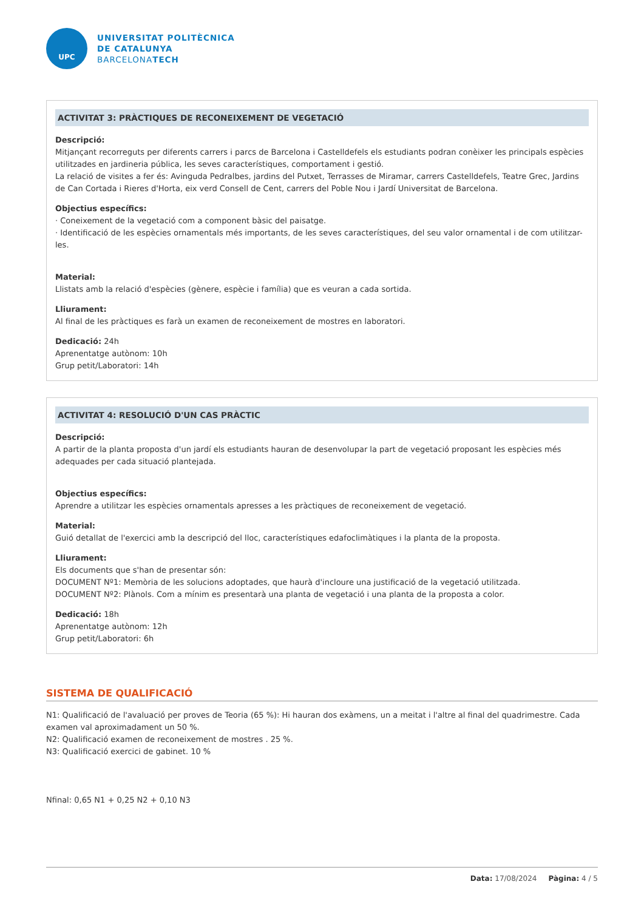UPC
UNIVERSITAT POLITÈCNICA
DE CATALUNYA
BARCELONATECH
ACTIVITAT 3: PRÀCTIQUES DE RECONEIXEMENT DE VEGETACIÓ
Descripció:
Mitjançant recorreguts per diferents carrers i parcs de Barcelona i Castelldefels els estudiants podran conèixer les principals espècies utilitzades en jardineria pública, les seves característiques, comportament i gestió.
La relació de visites a fer és: Avinguda Pedralbes, jardins del Putxet, Terrasses de Miramar, carrers Castelldefels, Teatre Grec, Jardins de Can Cortada i Rieres d'Horta, eix verd Consell de Cent, carrers del Poble Nou i Jardí Universitat de Barcelona.
Objectius específics:
· Coneixement de la vegetació com a component bàsic del paisatge.
· Identificació de les espècies ornamentals més importants, de les seves característiques, del seu valor ornamental i de com utilitzar-les.
Material:
Llistats amb la relació d'espècies (gènere, espècie i família) que es veuran a cada sortida.
Lliurament:
Al final de les pràctiques es farà un examen de reconeixement de mostres en laboratori.
Dedicació: 24h
Aprenentatge autònom: 10h
Grup petit/Laboratori: 14h
ACTIVITAT 4: RESOLUCIÓ D'UN CAS PRÀCTIC
Descripció:
A partir de la planta proposta d'un jardí els estudiants hauran de desenvolupar la part de vegetació proposant les espècies més adequades per cada situació plantejada.
Objectius específics:
Aprendre a utilitzar les espècies ornamentals apresses a les pràctiques de reconeixement de vegetació.
Material:
Guió detallat de l'exercici amb la descripció del lloc, característiques edafoclimàtiques i la planta de la proposta.
Lliurament:
Els documents que s'han de presentar són:
DOCUMENT Nº1: Memòria de les solucions adoptades, que haurà d'incloure una justificació de la vegetació utilitzada.
DOCUMENT Nº2: Plànols. Com a mínim es presentarà una planta de vegetació i una planta de la proposta a color.
Dedicació: 18h
Aprenentatge autònom: 12h
Grup petit/Laboratori: 6h
SISTEMA DE QUALIFICACIÓ
N1: Qualificació de l'avaluació per proves de Teoria (65 %): Hi hauran dos exàmens, un a meitat i l'altre al final del quadrimestre. Cada examen val aproximadament un 50 %.
N2: Qualificació examen de reconeixement de mostres . 25 %.
N3: Qualificació exercici de gabinet. 10 %
Nfinal: 0,65 N1 + 0,25 N2 + 0,10 N3
Data: 17/08/2024 Pàgina: 4 / 5